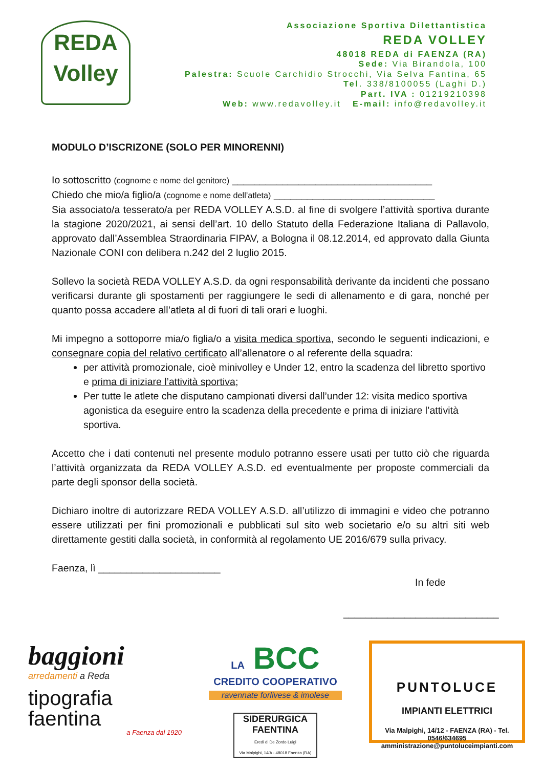REDA
Volley
Associazione Sportiva Dilettantistica
REDA VOLLEY
48018 REDA di FAENZA (RA)
Sede: Via Birandola, 100
Palestra: Scuole Carchidio Strocchi, Via Selva Fantina, 65
Tel. 338/8100055 (Laghi D.)
Part. IVA : 01219210398
Web: www.redavolley.it E-mail: info@redavolley.it
MODULO D’ISCRIZONE (SOLO PER MINORENNI)
Io sottoscritto (cognome e nome del genitore) ____________________________________
Chiedo che mio/a figlio/a (cognome e nome dell’atleta) _____________________________
Sia associato/a tesserato/a per REDA VOLLEY A.S.D. al fine di svolgere l’attività sportiva durante la stagione 2020/2021, ai sensi dell’art. 10 dello Statuto della Federazione Italiana di Pallavolo, approvato dall’Assemblea Straordinaria FIPAV, a Bologna il 08.12.2014, ed approvato dalla Giunta Nazionale CONI con delibera n.242 del 2 luglio 2015.
Sollevo la società REDA VOLLEY A.S.D. da ogni responsabilità derivante da incidenti che possano verificarsi durante gli spostamenti per raggiungere le sedi di allenamento e di gara, nonché per quanto possa accadere all’atleta al di fuori di tali orari e luoghi.
Mi impegno a sottoporre mia/o figlia/o a visita medica sportiva, secondo le seguenti indicazioni, e consegnare copia del relativo certificato all’allenatore o al referente della squadra:
per attività promozionale, cioè minivolley e Under 12, entro la scadenza del libretto sportivo e prima di iniziare l’attività sportiva;
Per tutte le atlete che disputano campionati diversi dall’under 12: visita medico sportiva agonistica da eseguire entro la scadenza della precedente e prima di iniziare l’attività sportiva.
Accetto che i dati contenuti nel presente modulo potranno essere usati per tutto ciò che riguarda l’attività organizzata da REDA VOLLEY A.S.D. ed eventualmente per proposte commerciali da parte degli sponsor della società.
Dichiaro inoltre di autorizzare REDA VOLLEY A.S.D. all’utilizzo di immagini e video che potranno essere utilizzati per fini promozionali e pubblicati sul sito web societario e/o su altri siti web direttamente gestiti dalla società, in conformità al regolamento UE 2016/679 sulla privacy.
Faenza, lì ______________________
In fede
____________________________
baggioni
arredamenti a Reda
tipografia
faentina
a Faenza dal 1920
LA BCC
CREDITO COOPERATIVO
ravennate forlivese & imolese
SIDERURGICA FAENTINA
Eredi di De Zordo Luigi
Via Malpighi, 14/A - 48018 Faenza (RA)
PUNTOLUCE
IMPIANTI ELETTRICI
Via Malpighi, 14/12 - FAENZA (RA) - Tel. 0546/634695
amministrazione@puntoluceimpianti.com